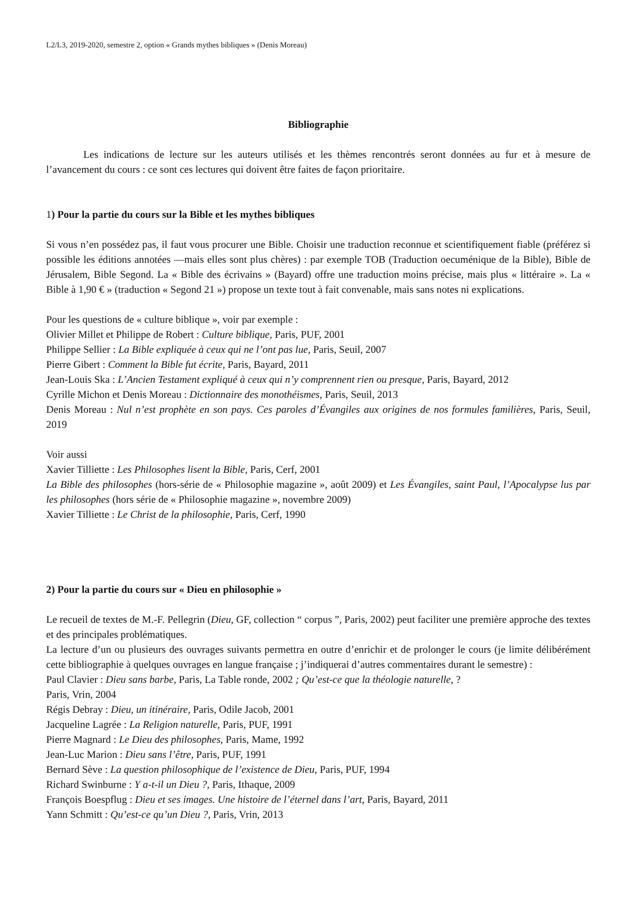L2/L3, 2019-2020, semestre 2, option « Grands mythes bibliques » (Denis Moreau)
Bibliographie
Les indications de lecture sur les auteurs utilisés et les thèmes rencontrés seront données au fur et à mesure de l’avancement du cours : ce sont ces lectures qui doivent être faites de façon prioritaire.
1) Pour la partie du cours sur la Bible et les mythes bibliques
Si vous n’en possédez pas, il faut vous procurer une Bible. Choisir une traduction reconnue et scientifiquement fiable (préférez si possible les éditions annotées —mais elles sont plus chères) : par exemple TOB (Traduction oecuménique de la Bible), Bible de Jérusalem, Bible Segond. La « Bible des écrivains » (Bayard) offre une traduction moins précise, mais plus « littéraire ». La « Bible à 1,90 € » (traduction « Segond 21 ») propose un texte tout à fait convenable, mais sans notes ni explications.
Pour les questions de « culture biblique », voir par exemple :
Olivier Millet et Philippe de Robert : Culture biblique, Paris, PUF, 2001
Philippe Sellier : La Bible expliquée à ceux qui ne l’ont pas lue, Paris, Seuil, 2007
Pierre Gibert : Comment la Bible fut écrite, Paris, Bayard, 2011
Jean-Louis Ska : L’Ancien Testament expliqué à ceux qui n’y comprennent rien ou presque, Paris, Bayard, 2012
Cyrille Michon et Denis Moreau : Dictionnaire des monothéismes, Paris, Seuil, 2013
Denis Moreau : Nul n’est prophète en son pays. Ces paroles d’Évangiles aux origines de nos formules familières, Paris, Seuil, 2019
Voir aussi
Xavier Tilliette : Les Philosophes lisent la Bible, Paris, Cerf, 2001
La Bible des philosophes (hors-série de « Philosophie magazine », août 2009) et Les Évangiles, saint Paul, l’Apocalypse lus par les philosophes (hors série de « Philosophie magazine », novembre 2009)
Xavier Tilliette : Le Christ de la philosophie, Paris, Cerf, 1990
2) Pour la partie du cours sur « Dieu en philosophie »
Le recueil de textes de M.-F. Pellegrin (Dieu, GF, collection “ corpus ”, Paris, 2002) peut faciliter une première approche des textes et des principales problématiques.
La lecture d’un ou plusieurs des ouvrages suivants permettra en outre d’enrichir et de prolonger le cours (je limite délibérément cette bibliographie à quelques ouvrages en langue française ; j’indiquerai d’autres commentaires durant le semestre) :
Paul Clavier : Dieu sans barbe, Paris, La Table ronde, 2002 ; Qu’est-ce que la théologie naturelle, ?
Paris, Vrin, 2004
Régis Debray : Dieu, un itinéraire, Paris, Odile Jacob, 2001
Jacqueline Lagrée : La Religion naturelle, Paris, PUF, 1991
Pierre Magnard : Le Dieu des philosophes, Paris, Mame, 1992
Jean-Luc Marion : Dieu sans l’être, Paris, PUF, 1991
Bernard Sève : La question philosophique de l’existence de Dieu, Paris, PUF, 1994
Richard Swinburne : Y a-t-il un Dieu ?, Paris, Ithaque, 2009
François Boespflug : Dieu et ses images. Une histoire de l’éternel dans l’art, Paris, Bayard, 2011
Yann Schmitt : Qu’est-ce qu’un Dieu ?, Paris, Vrin, 2013